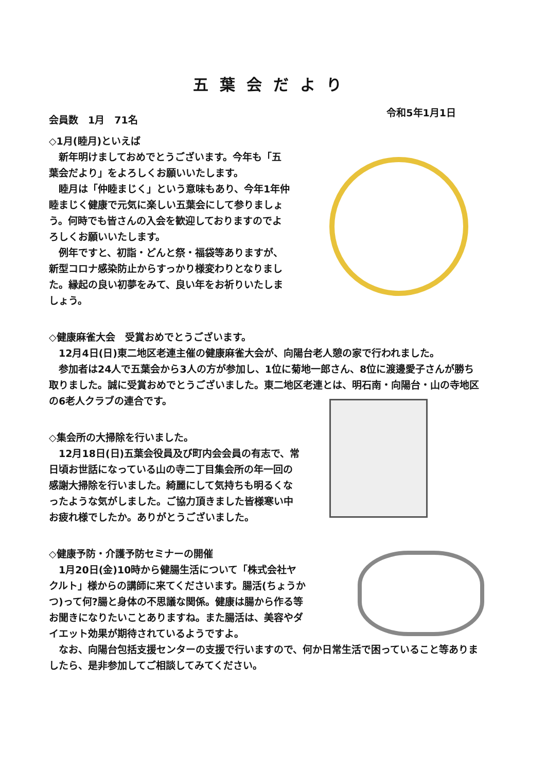五葉会だより
会員数　1月　71名 令和5年1月1日
◇1月(睦月)といえば
　新年明けましておめでとうございます。今年も「五葉会だより」をよろしくお願いいたします。
　睦月は「仲睦まじく」という意味もあり、今年1年仲睦まじく健康で元気に楽しい五葉会にして参りましょう。何時でも皆さんの入会を歓迎しておりますのでよろしくお願いいたします。
　例年ですと、初詣・どんと祭・福袋等ありますが、新型コロナ感染防止からすっかり様変わりとなりました。縁起の良い初夢をみて、良い年をお祈りいたしましょう。
◇健康麻雀大会　受賞おめでとうございます。
　12月4日(日)東二地区老連主催の健康麻雀大会が、向陽台老人憩の家で行われました。
　参加者は24人で五葉会から3人の方が参加し、1位に菊地一郎さん、8位に渡邊愛子さんが勝ち取りました。誠に受賞おめでとうございました。東二地区老連とは、明石南・向陽台・山の寺地区の6老人クラブの連合です。
◇集会所の大掃除を行いました。
　12月18日(日)五葉会役員及び町内会会員の有志で、常日頃お世話になっている山の寺二丁目集会所の年一回の感謝大掃除を行いました。綺麗にして気持ちも明るくなったような気がしました。ご協力頂きました皆様寒い中お疲れ様でしたか。ありがとうございました。
◇健康予防・介護予防セミナーの開催
　1月20日(金)10時から健腸生活について「株式会社ヤクルト」様からの講師に来てくださいます。腸活(ちょうかつ)って何?腸と身体の不思議な関係。健康は腸から作る等お聞きになりたいことありますね。また腸活は、美容やダイエット効果が期待されているようですよ。
　なお、向陽台包括支援センターの支援で行いますので、何か日常生活で困っていること等ありましたら、是非参加してご相談してみてください。